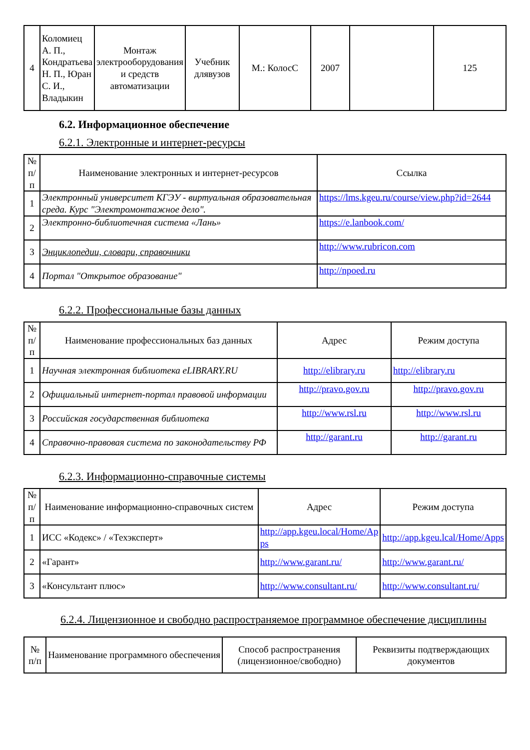| 4 | Коломиец А. П., Кондратьева Н. П., Юран С. И., Владыкин | Монтаж электрооборудования и средств автоматизации | Учебник длявузов | М.: КолосС | 2007 | | 125 |
6.2. Информационное обеспечение
6.2.1. Электронные и интернет-ресурсы
| № п/п | Наименование электронных и интернет-ресурсов | Ссылка |
| --- | --- | --- |
| 1 | Электронный университет КГЭУ - виртуальная образовательная среда. Курс "Электромонтажное дело". | https://lms.kgeu.ru/course/view.php?id=2644 |
| 2 | Электронно-библиотечная система «Лань» | https://e.lanbook.com/ |
| 3 | Энциклопедии, словари, справочники | http://www.rubricon.com |
| 4 | Портал "Открытое образование" | http://npoed.ru |
6.2.2. Профессиональные базы данных
| № п/п | Наименование профессиональных баз данных | Адрес | Режим доступа |
| --- | --- | --- | --- |
| 1 | Научная электронная библиотека eLIBRARY.RU | http://elibrary.ru | http://elibrary.ru |
| 2 | Официальный интернет-портал правовой информации | http://pravo.gov.ru | http://pravo.gov.ru |
| 3 | Российская государственная библиотека | http://www.rsl.ru | http://www.rsl.ru |
| 4 | Справочно-правовая система по законодательству РФ | http://garant.ru | http://garant.ru |
6.2.3. Информационно-справочные системы
| № п/п | Наименование информационно-справочных систем | Адрес | Режим доступа |
| --- | --- | --- | --- |
| 1 | ИСС «Кодекс» / «Техэксперт» | http://app.kgeu.local/Home/Ap ps | http://app.kgeu.lcal/Home/Apps |
| 2 | «Гарант» | http://www.garant.ru/ | http://www.garant.ru/ |
| 3 | «Консультант плюс» | http://www.consultant.ru/ | http://www.consultant.ru/ |
6.2.4. Лицензионное и свободно распространяемое программное обеспечение дисциплины
| № п/п | Наименование программного обеспечения | Способ распространения (лицензионное/свободно) | Реквизиты подтверждающих документов |
| --- | --- | --- | --- |